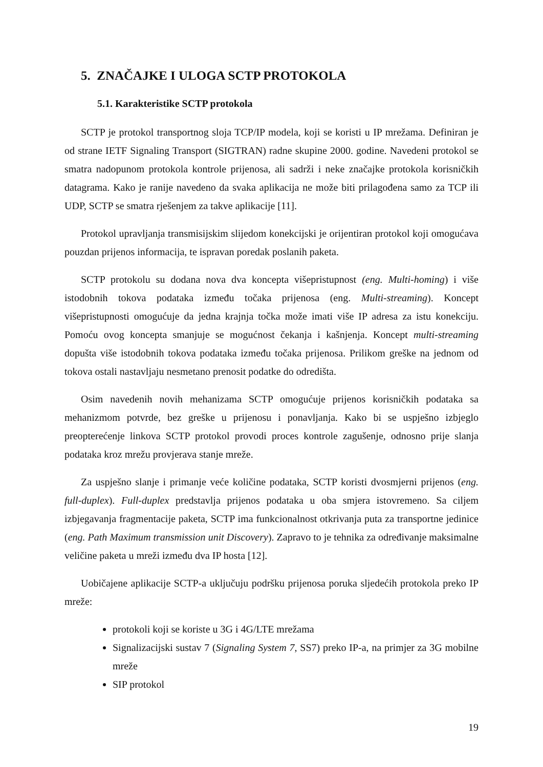5. ZNAČAJKE I ULOGA SCTP PROTOKOLA
5.1. Karakteristike SCTP protokola
SCTP je protokol transportnog sloja TCP/IP modela, koji se koristi u IP mrežama. Definiran je od strane IETF Signaling Transport (SIGTRAN) radne skupine 2000. godine. Navedeni protokol se smatra nadopunom protokola kontrole prijenosa, ali sadrži i neke značajke protokola korisničkih datagrama. Kako je ranije navedeno da svaka aplikacija ne može biti prilagođena samo za TCP ili UDP, SCTP se smatra rješenjem za takve aplikacije [11].
Protokol upravljanja transmisijskim slijedom konekcijski je orijentiran protokol koji omogućava pouzdan prijenos informacija, te ispravan poredak poslanih paketa.
SCTP protokolu su dodana nova dva koncepta višepristupnost (eng. Multi-homing) i više istodobnih tokova podataka između točaka prijenosa (eng. Multi-streaming). Koncept višepristupnosti omogućuje da jedna krajnja točka može imati više IP adresa za istu konekciju. Pomoću ovog koncepta smanjuje se mogućnost čekanja i kašnjenja. Koncept multi-streaming dopušta više istodobnih tokova podataka između točaka prijenosa. Prilikom greške na jednom od tokova ostali nastavljaju nesmetano prenosit podatke do odredišta.
Osim navedenih novih mehanizama SCTP omogućuje prijenos korisničkih podataka sa mehanizmom potvrde, bez greške u prijenosu i ponavljanja. Kako bi se uspješno izbjeglo preopterećenje linkova SCTP protokol provodi proces kontrole zagušenje, odnosno prije slanja podataka kroz mrežu provjerava stanje mreže.
Za uspješno slanje i primanje veće količine podataka, SCTP koristi dvosmjerni prijenos (eng. full-duplex). Full-duplex predstavlja prijenos podataka u oba smjera istovremeno. Sa ciljem izbjegavanja fragmentacije paketa, SCTP ima funkcionalnost otkrivanja puta za transportne jedinice (eng. Path Maximum transmission unit Discovery). Zapravo to je tehnika za određivanje maksimalne veličine paketa u mreži između dva IP hosta [12].
Uobičajene aplikacije SCTP-a uključuju podršku prijenosa poruka sljedećih protokola preko IP mreže:
protokoli koji se koriste u 3G i 4G/LTE mrežama
Signalizacijski sustav 7 (Signaling System 7, SS7) preko IP-a, na primjer za 3G mobilne mreže
SIP protokol
19